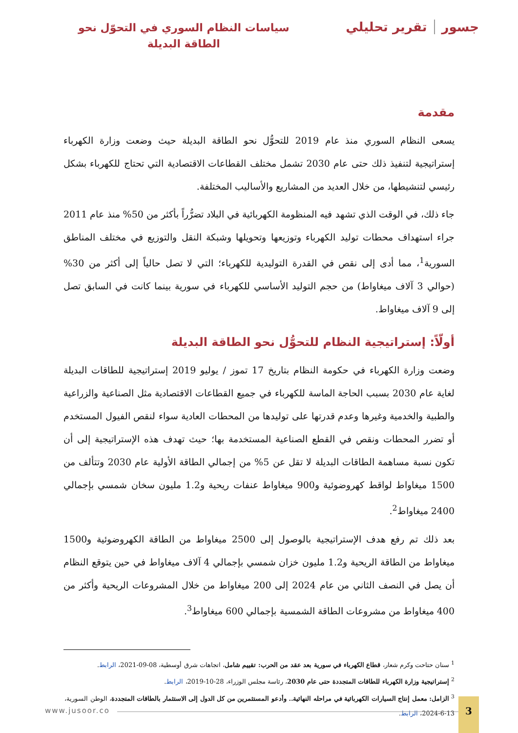جسور تقرير تحليلي
سياسات النظام السوري في التحوّل نحو
الطاقة البديلة
مقدمة
يسعى النظام السوري منذ عام 2019 للتحوُّل نحو الطاقة البديلة حيث وضعت وزارة الكهرباء إستراتيجية لتنفيذ ذلك حتى عام 2030 تشمل مختلف القطاعات الاقتصادية التي تحتاج للكهرباء بشكل رئيسي لتنشيطها، من خلال العديد من المشاريع والأساليب المختلفة.
جاء ذلك، في الوقت الذي تشهد فيه المنظومة الكهربائية في البلاد تضرُّراً بأكثر من 50% منذ عام 2011 جراء استهداف محطات توليد الكهرباء وتوزيعها وتحويلها وشبكة النقل والتوزيع في مختلف المناطق السورية<sup>1</sup>، مما أدى إلى نقص في القدرة التوليدية للكهرباء؛ التي لا تصل حالياً إلى أكثر من 30% (حوالي 3 آلاف ميغاواط) من حجم التوليد الأساسي للكهرباء في سورية بينما كانت في السابق تصل إلى 9 آلاف ميغاواط.
أولّاً: إستراتيجية النظام للتحوُّل نحو الطاقة البديلة
وضعت وزارة الكهرباء في حكومة النظام بتاريخ 17 تموز / يوليو 2019 إستراتيجية للطاقات البديلة لغاية عام 2030 بسبب الحاجة الماسة للكهرباء في جميع القطاعات الاقتصادية مثل الصناعية والزراعية والطبية والخدمية وغيرها وعدم قدرتها على توليدها من المحطات العادية سواء لنقص الفيول المستخدم أو تضرر المحطات ونقص في القطع الصناعية المستخدمة بها؛ حيث تهدف هذه الإستراتيجية إلى أن تكون نسبة مساهمة الطاقات البديلة لا تقل عن 5% من إجمالي الطاقة الأولية عام 2030 وتتألف من 1500 ميغاواط لواقط كهروضوئية و900 ميغاواط عنفات ريحية و1.2 مليون سخان شمسي بإجمالي 2400 ميغاواط<sup>2</sup>.
بعد ذلك تم رفع هدف الإستراتيجية بالوصول إلى 2500 ميغاواط من الطاقة الكهروضوئية و1500 ميغاواط من الطاقة الريحية و1.2 مليون خزان شمسي بإجمالي 4 آلاف ميغاواط في حين يتوقع النظام أن يصل في النصف الثاني من عام 2024 إلى 200 ميغاواط من خلال المشروعات الريحية وأكثر من 400 ميغاواط من مشروعات الطاقة الشمسية بإجمالي 600 ميغاواط<sup>3</sup>.
<sup>1</sup> سنان حتاحت وكرم شعار، قطاع الكهرباء في سورية بعد عقد من الحرب: تقييم شامل، اتجاهات شرق أوسطية، 08-09-2021، الرابط.
<sup>2</sup> إستراتيجية وزارة الكهرباء للطاقات المتجددة حتى عام 2030، رئاسة مجلس الوزراء، 28-10-2019، الرابط.
<sup>3</sup> الزامل: معمل إنتاج السيارات الكهربائية في مراحله النهائية.. وأدعو المستثمرين من كل الدول إلى الاستثمار بالطاقات المتجددة، الوطن السورية، 13-6-2024، الرابط.
www.jusoor.co
3